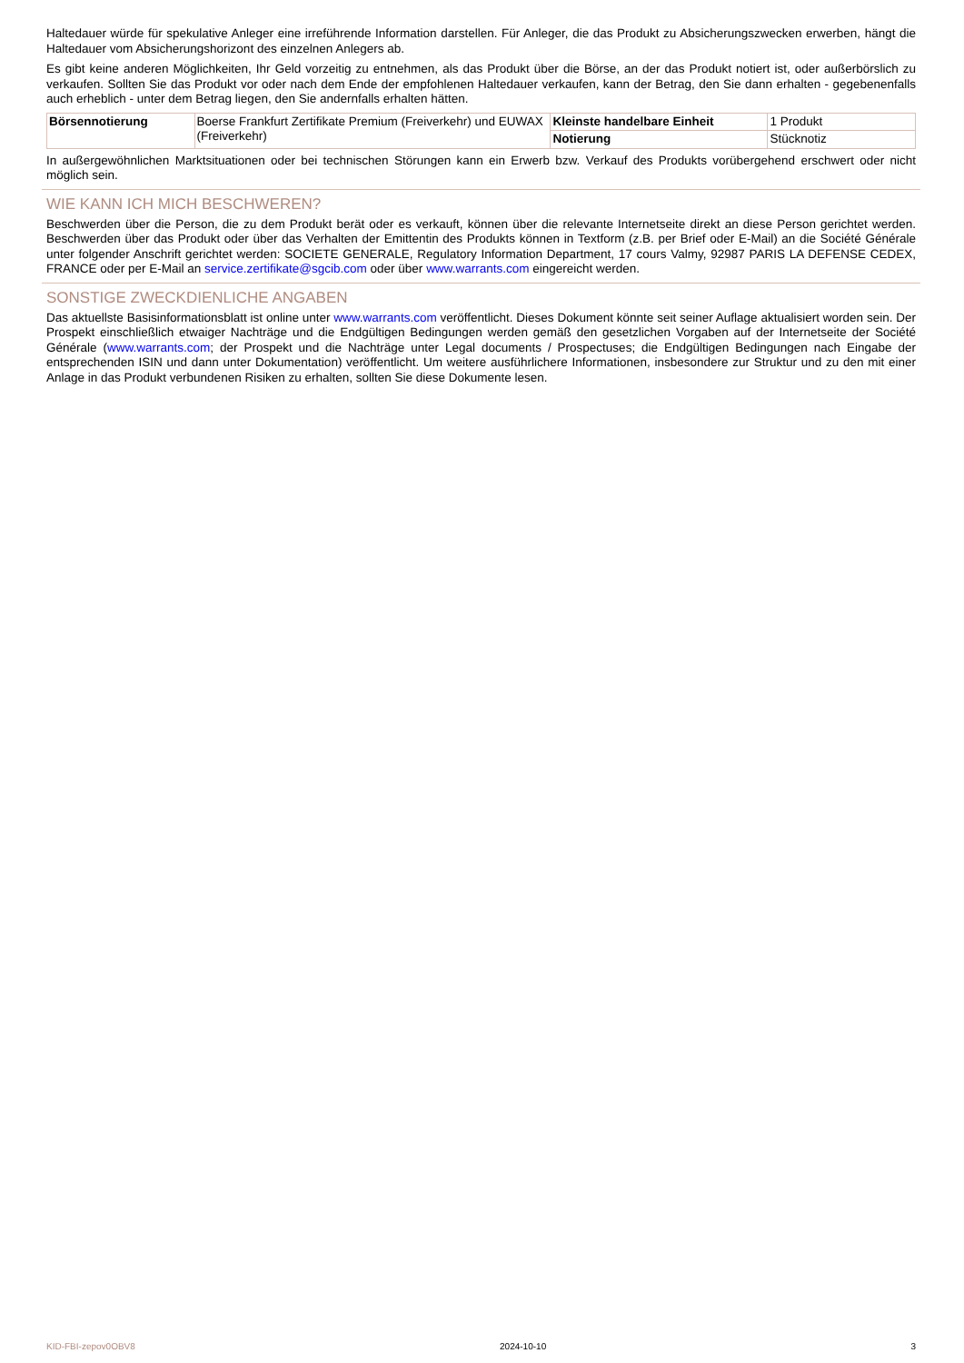Haltedauer würde für spekulative Anleger eine irreführende Information darstellen. Für Anleger, die das Produkt zu Absicherungszwecken erwerben, hängt die Haltedauer vom Absicherungshorizont des einzelnen Anlegers ab.
Es gibt keine anderen Möglichkeiten, Ihr Geld vorzeitig zu entnehmen, als das Produkt über die Börse, an der das Produkt notiert ist, oder außerbörslich zu verkaufen. Sollten Sie das Produkt vor oder nach dem Ende der empfohlenen Haltedauer verkaufen, kann der Betrag, den Sie dann erhalten - gegebenenfalls auch erheblich - unter dem Betrag liegen, den Sie andernfalls erhalten hätten.
| Börsennotierung | Boerse Frankfurt Zertifikate Premium (Freiverkehr) und EUWAX (Freiverkehr) | Kleinste handelbare Einheit | 1 Produkt |
| | | Notierung | Stücknotiz |
In außergewöhnlichen Marktsituationen oder bei technischen Störungen kann ein Erwerb bzw. Verkauf des Produkts vorübergehend erschwert oder nicht möglich sein.
WIE KANN ICH MICH BESCHWEREN?
Beschwerden über die Person, die zu dem Produkt berät oder es verkauft, können über die relevante Internetseite direkt an diese Person gerichtet werden. Beschwerden über das Produkt oder über das Verhalten der Emittentin des Produkts können in Textform (z.B. per Brief oder E-Mail) an die Société Générale unter folgender Anschrift gerichtet werden: SOCIETE GENERALE, Regulatory Information Department, 17 cours Valmy, 92987 PARIS LA DEFENSE CEDEX, FRANCE oder per E-Mail an service.zertifikate@sgcib.com oder über www.warrants.com eingereicht werden.
SONSTIGE ZWECKDIENLICHE ANGABEN
Das aktuellste Basisinformationsblatt ist online unter www.warrants.com veröffentlicht. Dieses Dokument könnte seit seiner Auflage aktualisiert worden sein. Der Prospekt einschließlich etwaiger Nachträge und die Endgültigen Bedingungen werden gemäß den gesetzlichen Vorgaben auf der Internetseite der Société Générale (www.warrants.com; der Prospekt und die Nachträge unter Legal documents / Prospectuses; die Endgültigen Bedingungen nach Eingabe der entsprechenden ISIN und dann unter Dokumentation) veröffentlicht. Um weitere ausführlichere Informationen, insbesondere zur Struktur und zu den mit einer Anlage in das Produkt verbundenen Risiken zu erhalten, sollten Sie diese Dokumente lesen.
KID-FBI-zepov0OBV8 2024-10-10 3